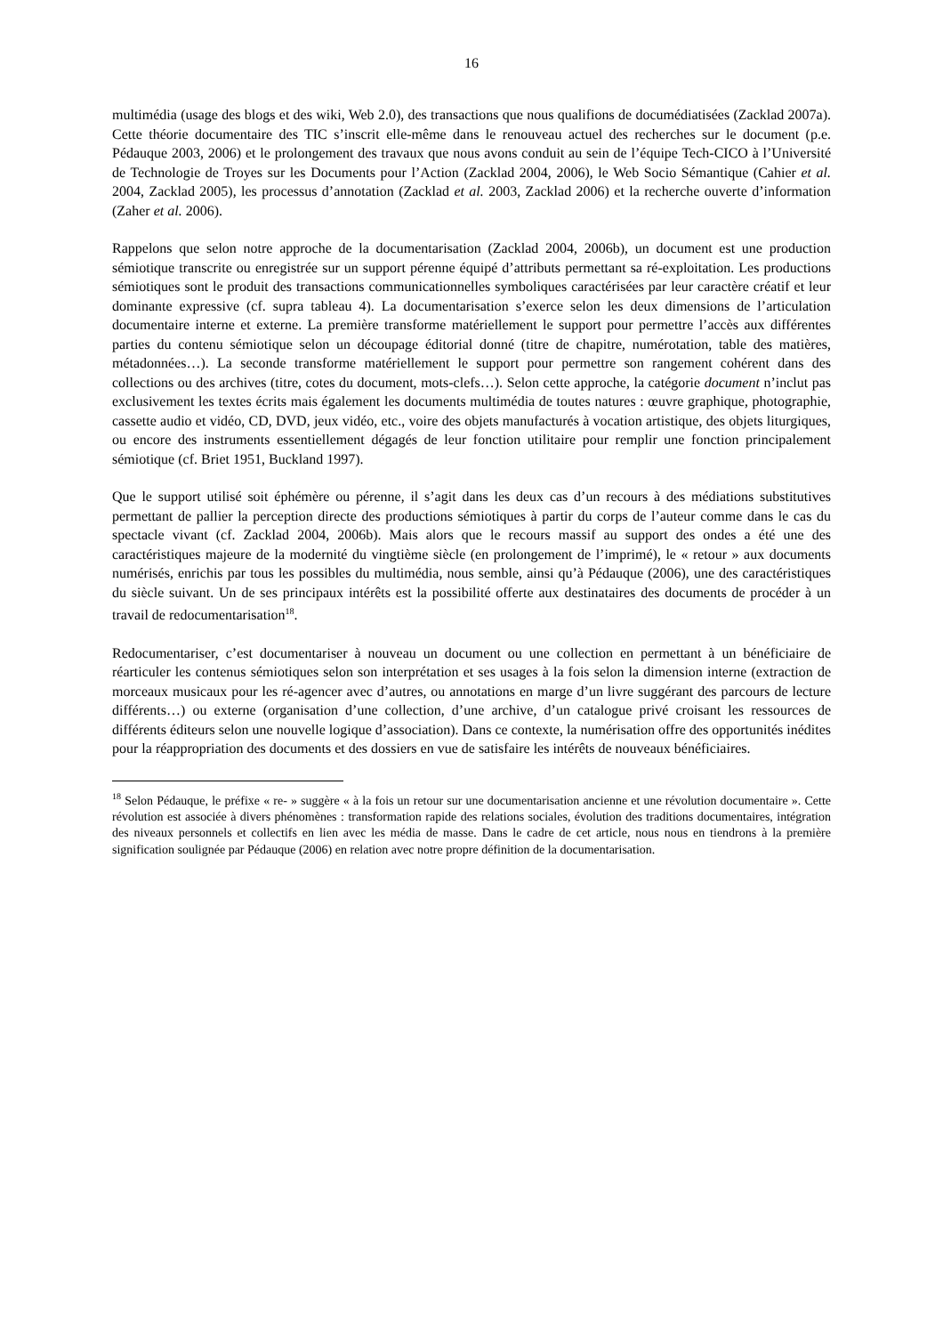16
multimédia (usage des blogs et des wiki, Web 2.0), des transactions que nous qualifions de documédiatisées (Zacklad 2007a). Cette théorie documentaire des TIC s’inscrit elle-même dans le renouveau actuel des recherches sur le document (p.e. Pédauque 2003, 2006) et le prolongement des travaux que nous avons conduit au sein de l’équipe Tech-CICO à l’Université de Technologie de Troyes sur les Documents pour l’Action (Zacklad 2004, 2006), le Web Socio Sémantique (Cahier et al. 2004, Zacklad 2005), les processus d’annotation (Zacklad et al. 2003, Zacklad 2006) et la recherche ouverte d’information (Zaher et al. 2006).
Rappelons que selon notre approche de la documentarisation (Zacklad 2004, 2006b), un document est une production sémiotique transcrite ou enregistrée sur un support pérenne équipé d’attributs permettant sa ré-exploitation. Les productions sémiotiques sont le produit des transactions communicationnelles symboliques caractérisées par leur caractère créatif et leur dominante expressive (cf. supra tableau 4). La documentarisation s’exerce selon les deux dimensions de l’articulation documentaire interne et externe. La première transforme matériellement le support pour permettre l’accès aux différentes parties du contenu sémiotique selon un découpage éditorial donné (titre de chapitre, numérotation, table des matières, métadonnées…). La seconde transforme matériellement le support pour permettre son rangement cohérent dans des collections ou des archives (titre, cotes du document, mots-clefs…). Selon cette approche, la catégorie document n’inclut pas exclusivement les textes écrits mais également les documents multimédia de toutes natures : œuvre graphique, photographie, cassette audio et vidéo, CD, DVD, jeux vidéo, etc., voire des objets manufacturés à vocation artistique, des objets liturgiques, ou encore des instruments essentiellement dégagés de leur fonction utilitaire pour remplir une fonction principalement sémiotique (cf. Briet 1951, Buckland 1997).
Que le support utilisé soit éphémère ou pérenne, il s’agit dans les deux cas d’un recours à des médiations substitutives permettant de pallier la perception directe des productions sémiotiques à partir du corps de l’auteur comme dans le cas du spectacle vivant (cf. Zacklad 2004, 2006b). Mais alors que le recours massif au support des ondes a été une des caractéristiques majeure de la modernité du vingtième siècle (en prolongement de l’imprimé), le « retour » aux documents numérisés, enrichis par tous les possibles du multimédia, nous semble, ainsi qu’à Pédauque (2006), une des caractéristiques du siècle suivant. Un de ses principaux intérêts est la possibilité offerte aux destinataires des documents de procéder à un travail de redocumentarisation<sup>18</sup>.
Redocumentariser, c’est documentariser à nouveau un document ou une collection en permettant à un bénéficiaire de réarticuler les contenus sémiotiques selon son interprétation et ses usages à la fois selon la dimension interne (extraction de morceaux musicaux pour les ré-agencer avec d’autres, ou annotations en marge d’un livre suggérant des parcours de lecture différents…) ou externe (organisation d’une collection, d’une archive, d’un catalogue privé croisant les ressources de différents éditeurs selon une nouvelle logique d’association). Dans ce contexte, la numérisation offre des opportunités inédites pour la réappropriation des documents et des dossiers en vue de satisfaire les intérêts de nouveaux bénéficiaires.
<sup>18</sup> Selon Pédauque, le préfixe « re- » suggère « à la fois un retour sur une documentarisation ancienne et une révolution documentaire ». Cette révolution est associée à divers phénomènes : transformation rapide des relations sociales, évolution des traditions documentaires, intégration des niveaux personnels et collectifs en lien avec les média de masse. Dans le cadre de cet article, nous nous en tiendrons à la première signification soulignée par Pédauque (2006) en relation avec notre propre définition de la documentarisation.